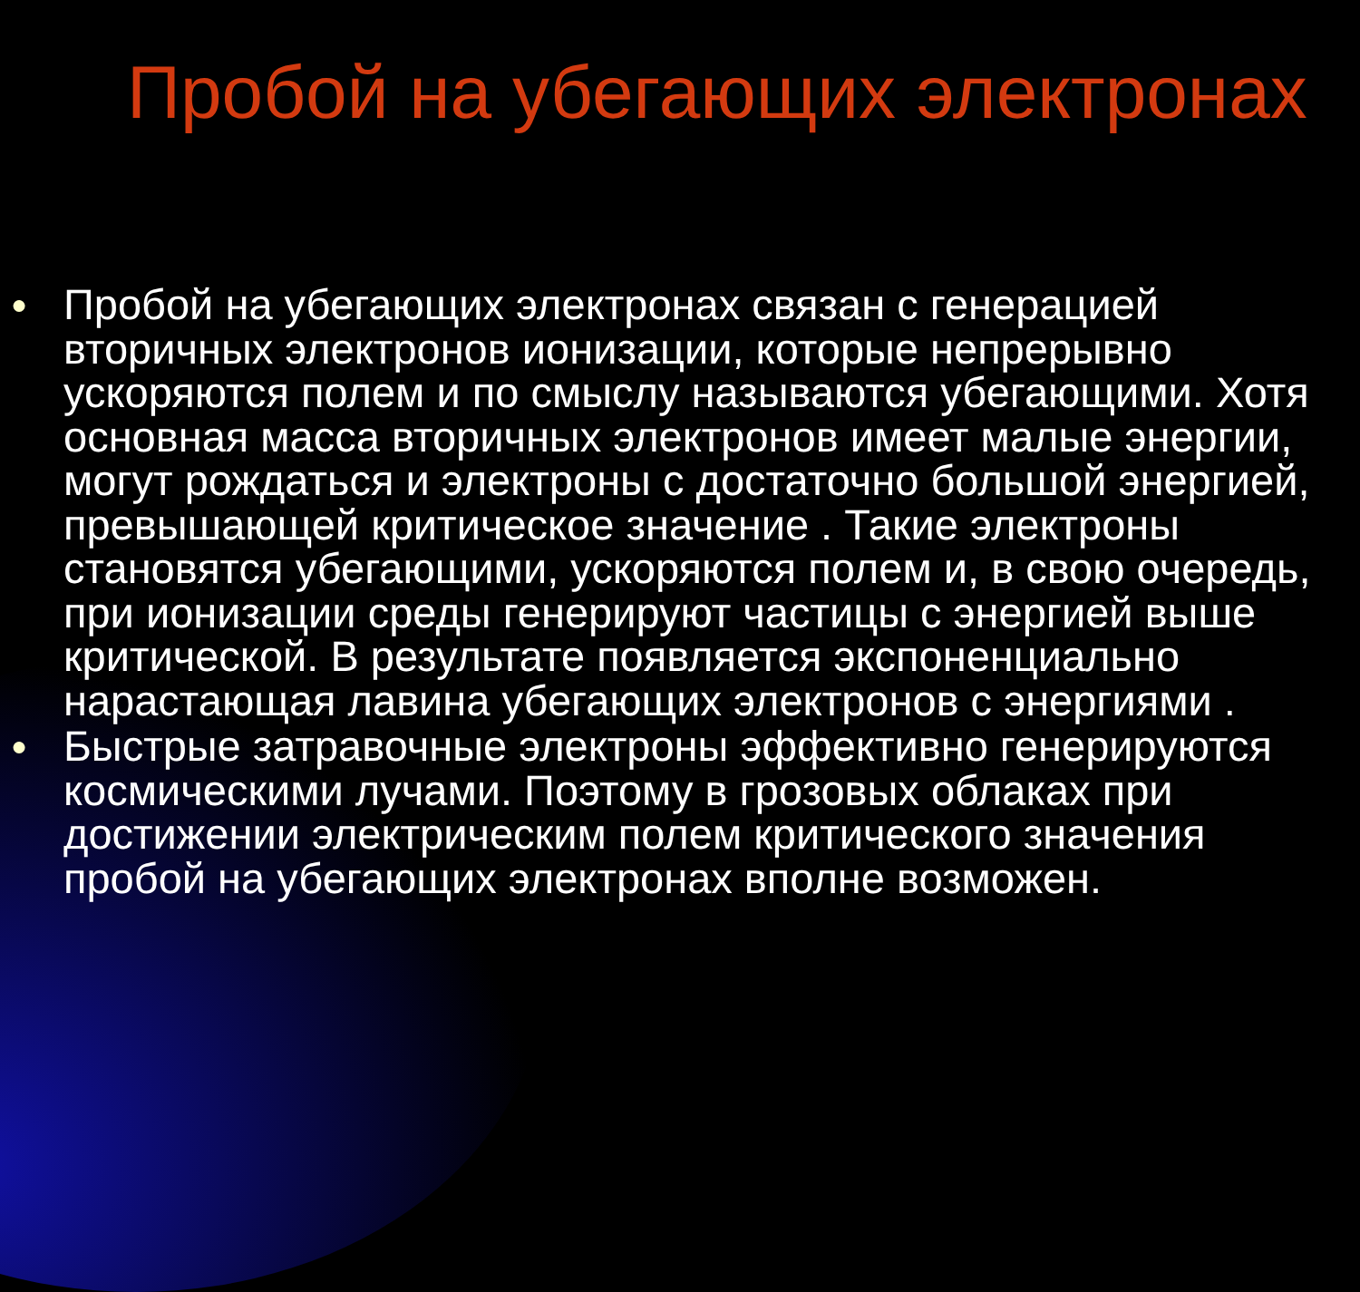Пробой на убегающих электронах
● Пробой на убегающих электронах связан с генерацией вторичных электронов ионизации, которые непрерывно ускоряются полем и по смыслу называются убегающими. Хотя основная масса вторичных электронов имеет малые энергии, могут рождаться и электроны с достаточно большой энергией, превышающей критическое значение . Такие электроны становятся убегающими, ускоряются полем и, в свою очередь, при ионизации среды генерируют частицы с энергией выше критической. В результате появляется экспоненциально нарастающая лавина убегающих электронов с энергиями .
● Быстрые затравочные электроны эффективно генерируются космическими лучами. Поэтому в грозовых облаках при достижении электрическим полем критического значения пробой на убегающих электронах вполне возможен.